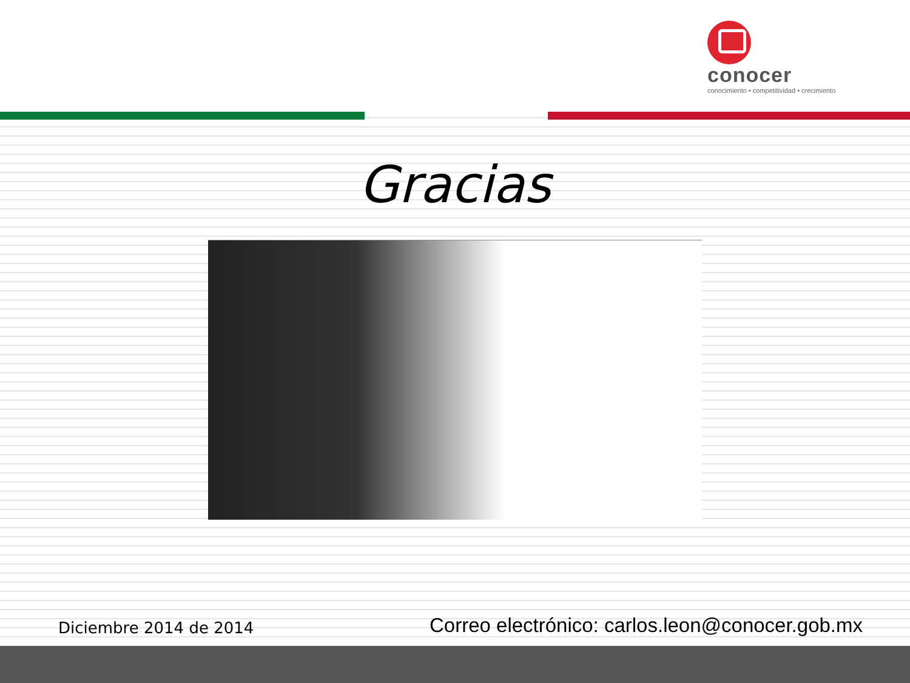conocer
conocimiento • competitividad • crecimiento
Gracias
Diciembre 2014 de 2014
Correo electrónico: carlos.leon@conocer.gob.mx